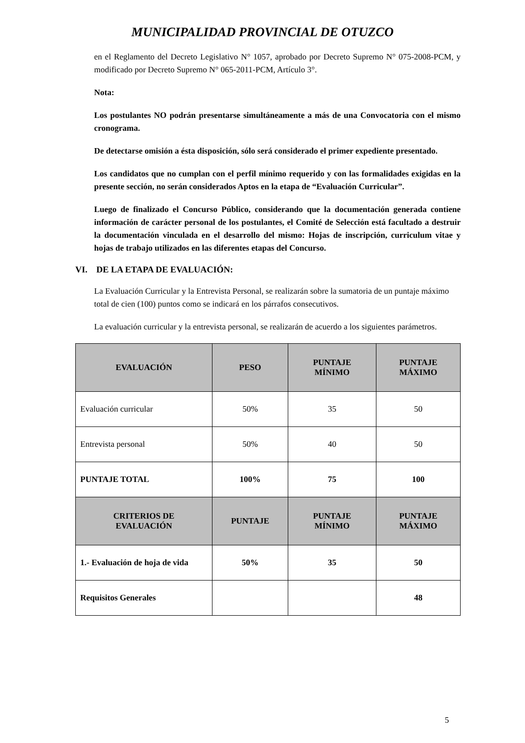MUNICIPALIDAD PROVINCIAL DE OTUZCO
en el Reglamento del Decreto Legislativo N° 1057, aprobado por Decreto Supremo N° 075-2008-PCM, y modificado por Decreto Supremo N° 065-2011-PCM, Artículo 3°.
Nota:
Los postulantes NO podrán presentarse simultáneamente a más de una Convocatoria con el mismo cronograma.
De detectarse omisión a ésta disposición, sólo será considerado el primer expediente presentado.
Los candidatos que no cumplan con el perfil mínimo requerido y con las formalidades exigidas en la presente sección, no serán considerados Aptos en la etapa de “Evaluación Curricular”.
Luego de finalizado el Concurso Público, considerando que la documentación generada contiene información de carácter personal de los postulantes, el Comité de Selección está facultado a destruir la documentación vinculada en el desarrollo del mismo: Hojas de inscripción, curriculum vitae y hojas de trabajo utilizados en las diferentes etapas del Concurso.
VI. DE LA ETAPA DE EVALUACIÓN:
La Evaluación Curricular y la Entrevista Personal, se realizarán sobre la sumatoria de un puntaje máximo total de cien (100) puntos como se indicará en los párrafos consecutivos.
La evaluación curricular y la entrevista personal, se realizarán de acuerdo a los siguientes parámetros.
| EVALUACIÓN | PESO | PUNTAJE MÍNIMO | PUNTAJE MÁXIMO |
| --- | --- | --- | --- |
| Evaluación curricular | 50% | 35 | 50 |
| Entrevista personal | 50% | 40 | 50 |
| PUNTAJE TOTAL | 100% | 75 | 100 |
| CRITERIOS DE EVALUACIÓN | PUNTAJE | PUNTAJE MÍNIMO | PUNTAJE MÁXIMO |
| 1.- Evaluación de hoja de vida | 50% | 35 | 50 |
| Requisitos Generales | | | 48 |
5